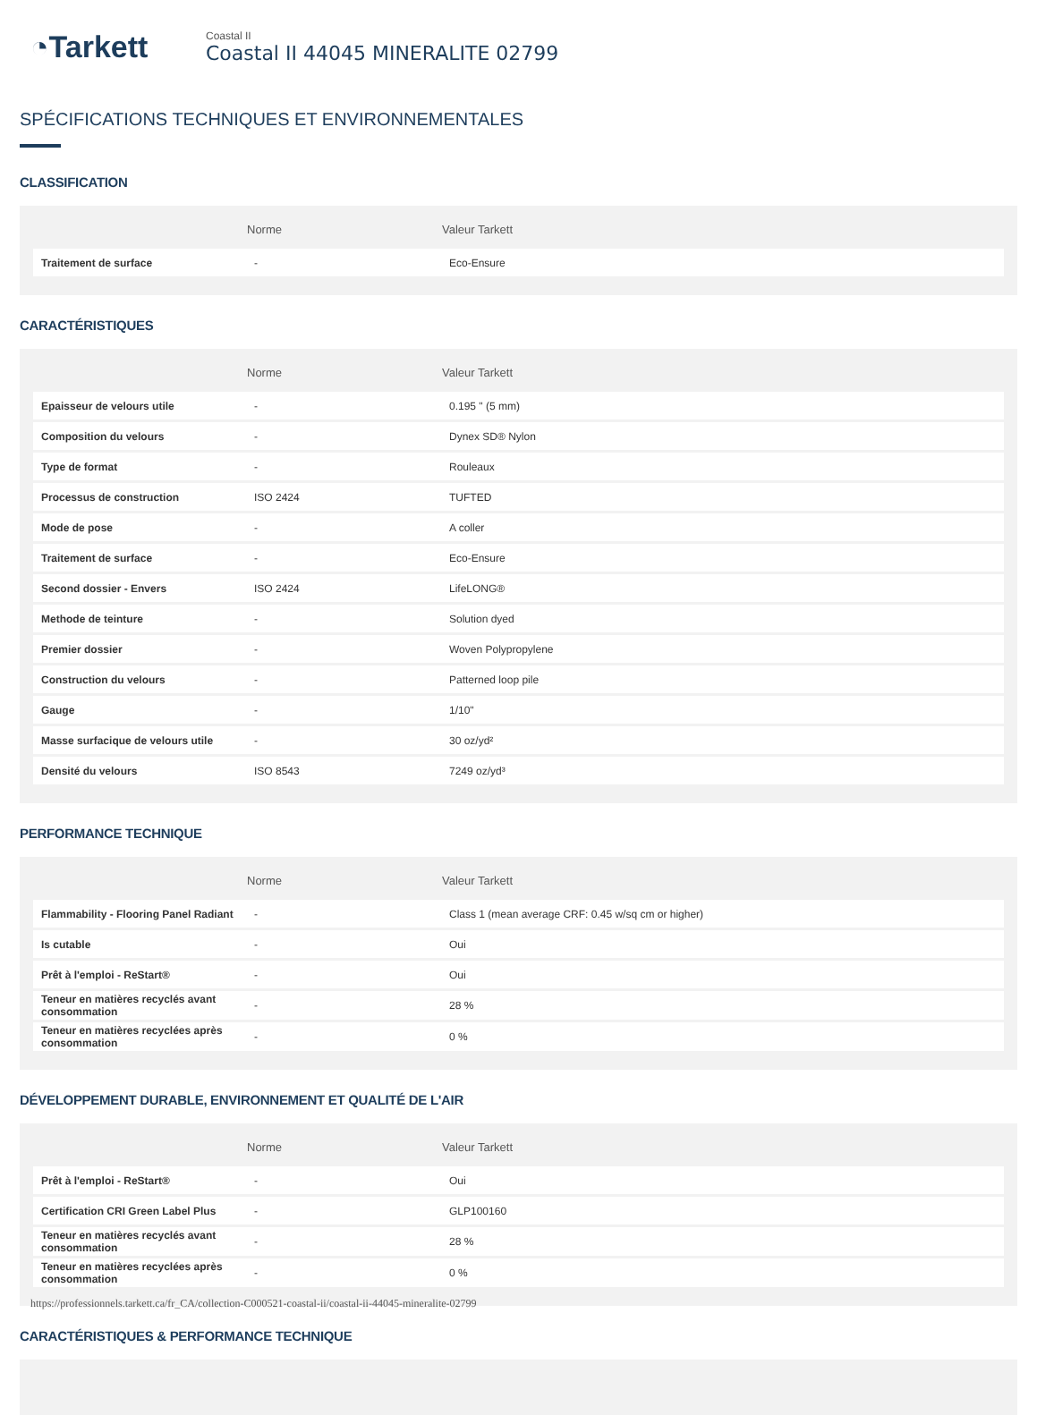◔Tarkett
Coastal II
Coastal II 44045 MINERALITE 02799
SPÉCIFICATIONS TECHNIQUES ET ENVIRONNEMENTALES
CLASSIFICATION
| | Norme | Valeur Tarkett |
| --- | --- | --- |
| Traitement de surface | - | Eco-Ensure |
CARACTÉRISTIQUES
| | Norme | Valeur Tarkett |
| --- | --- | --- |
| Epaisseur de velours utile | - | 0.195 " (5 mm) |
| Composition du velours | - | Dynex SD® Nylon |
| Type de format | - | Rouleaux |
| Processus de construction | ISO 2424 | TUFTED |
| Mode de pose | - | A coller |
| Traitement de surface | - | Eco-Ensure |
| Second dossier - Envers | ISO 2424 | LifeLONG® |
| Methode de teinture | - | Solution dyed |
| Premier dossier | - | Woven Polypropylene |
| Construction du velours | - | Patterned loop pile |
| Gauge | - | 1/10" |
| Masse surfacique de velours utile | - | 30 oz/yd² |
| Densité du velours | ISO 8543 | 7249 oz/yd³ |
PERFORMANCE TECHNIQUE
| | Norme | Valeur Tarkett |
| --- | --- | --- |
| Flammability - Flooring Panel Radiant | - | Class 1 (mean average CRF: 0.45 w/sq cm or higher) |
| Is cutable | - | Oui |
| Prêt à l'emploi - ReStart® | - | Oui |
| Teneur en matières recyclés avant consommation | - | 28 % |
| Teneur en matières recyclées après consommation | - | 0 % |
DÉVELOPPEMENT DURABLE, ENVIRONNEMENT ET QUALITÉ DE L'AIR
| | Norme | Valeur Tarkett |
| --- | --- | --- |
| Prêt à l'emploi - ReStart® | - | Oui |
| Certification CRI Green Label Plus | - | GLP100160 |
| Teneur en matières recyclés avant consommation | - | 28 % |
| Teneur en matières recyclées après consommation | - | 0 % |
CARACTÉRISTIQUES & PERFORMANCE TECHNIQUE
https://professionnels.tarkett.ca/fr_CA/collection-C000521-coastal-ii/coastal-ii-44045-mineralite-02799